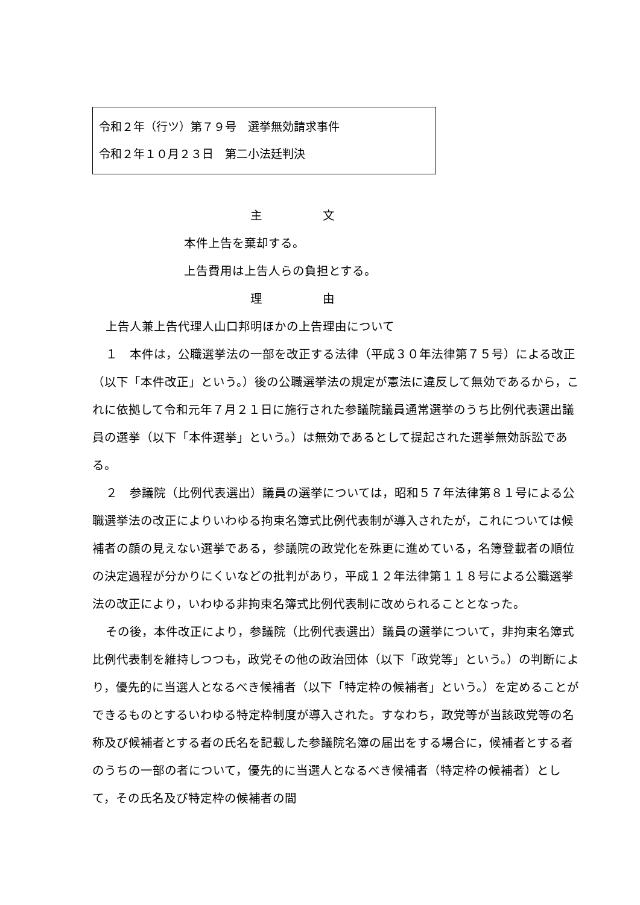令和２年（行ツ）第７９号　選挙無効請求事件
令和２年１０月２３日　第二小法廷判決
主　　　　　文
本件上告を棄却する。
上告費用は上告人らの負担とする。
理　　　　　由
上告人兼上告代理人山口邦明ほかの上告理由について
１　本件は，公職選挙法の一部を改正する法律（平成３０年法律第７５号）による改正（以下「本件改正」という。）後の公職選挙法の規定が憲法に違反して無効であるから，これに依拠して令和元年７月２１日に施行された参議院議員通常選挙のうち比例代表選出議員の選挙（以下「本件選挙」という。）は無効であるとして提起された選挙無効訴訟である。
２　参議院（比例代表選出）議員の選挙については，昭和５７年法律第８１号による公職選挙法の改正によりいわゆる拘束名簿式比例代表制が導入されたが，これについては候補者の顔の見えない選挙である，参議院の政党化を殊更に進めている，名簿登載者の順位の決定過程が分かりにくいなどの批判があり，平成１２年法律第１１８号による公職選挙法の改正により，いわゆる非拘束名簿式比例代表制に改められることとなった。
その後，本件改正により，参議院（比例代表選出）議員の選挙について，非拘束名簿式比例代表制を維持しつつも，政党その他の政治団体（以下「政党等」という。）の判断により，優先的に当選人となるべき候補者（以下「特定枠の候補者」という。）を定めることができるものとするいわゆる特定枠制度が導入された。すなわち，政党等が当該政党等の名称及び候補者とする者の氏名を記載した参議院名簿の届出をする場合に，候補者とする者のうちの一部の者について，優先的に当選人となるべき候補者（特定枠の候補者）として，その氏名及び特定枠の候補者の間